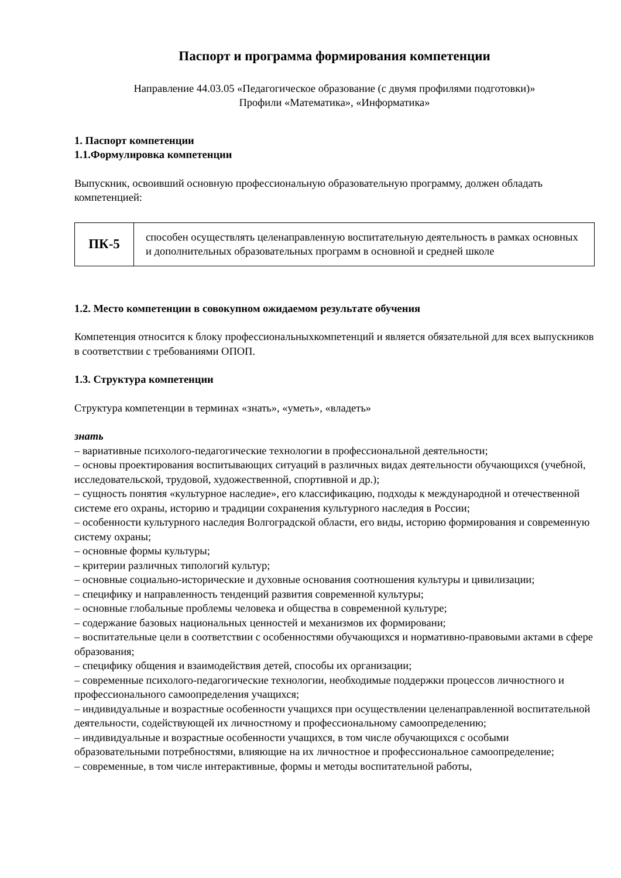Паспорт и программа формирования компетенции
Направление 44.03.05 «Педагогическое образование (с двумя профилями подготовки)»
Профили «Математика», «Информатика»
1. Паспорт компетенции
1.1.Формулировка компетенции
Выпускник, освоивший основную профессиональную образовательную программу, должен обладать компетенцией:
| ПК-5 | способен осуществлять целенаправленную воспитательную деятельность в рамках основных и дополнительных образовательных программ в основной и средней школе |
1.2. Место компетенции в совокупном ожидаемом результате обучения
Компетенция относится к блоку профессиональныхкомпетенций и является обязательной для всех выпускников в соответствии с требованиями ОПОП.
1.3. Структура компетенции
Структура компетенции в терминах «знать», «уметь», «владеть»
знать
– вариативные психолого-педагогические технологии в профессиональной деятельности;
– основы проектирования воспитывающих ситуаций в различных видах деятельности обучающихся (учебной, исследовательской, трудовой, художественной, спортивной и др.);
– сущность понятия «культурное наследие», его классификацию, подходы к международной и отечественной системе его охраны, историю и традиции сохранения культурного наследия в России;
– особенности культурного наследия Волгоградской области, его виды, историю формирования и современную систему охраны;
– основные формы культуры;
– критерии различных типологий культур;
– основные социально-исторические и духовные основания соотношения культуры и цивилизации;
– специфику и направленность тенденций развития современной культуры;
– основные глобальные проблемы человека и общества в современной культуре;
– содержание базовых национальных ценностей и механизмов их формировани;
– воспитательные цели в соответствии с особенностями обучающихся и нормативно-правовыми актами в сфере образования;
– специфику общения и взаимодействия детей, способы их организации;
– современные психолого-педагогические технологии, необходимые поддержки процессов личностного и профессионального самоопределения учащихся;
– индивидуальные и возрастные особенности учащихся при осуществлении целенаправленной воспитательной деятельности, содействующей их личностному и профессиональному самоопределению;
– индивидуальные и возрастные особенности учащихся, в том числе обучающихся с особыми образовательными потребностями, влияющие на их личностное и профессиональное самоопределение;
– современные, в том числе интерактивные, формы и методы воспитательной работы,